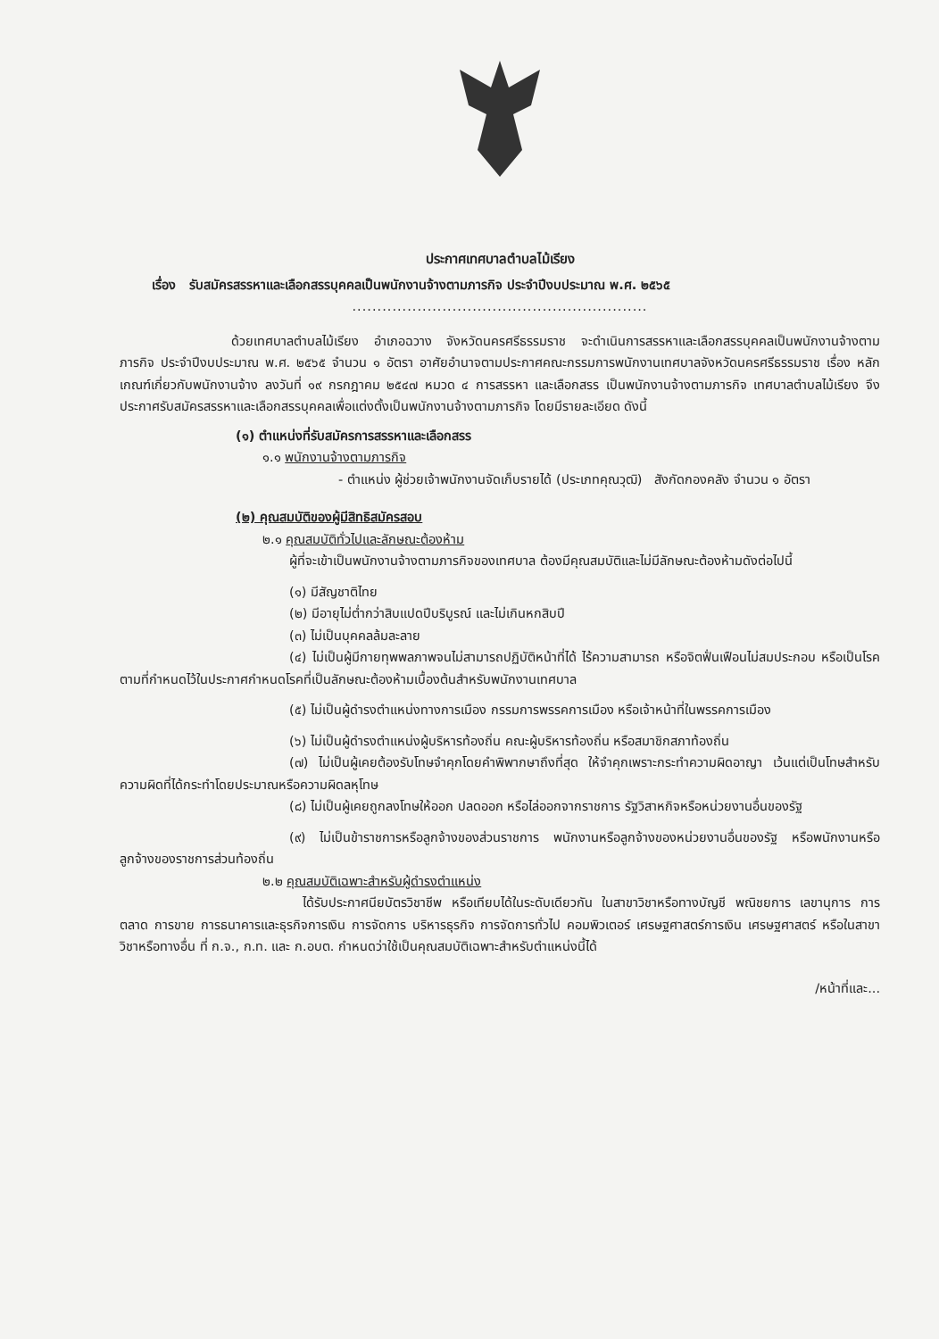ประกาศเทศบาลตำบลไม้เรียง
เรื่อง รับสมัครสรรหาและเลือกสรรบุคคลเป็นพนักงานจ้างตามภารกิจ ประจำปีงบประมาณ พ.ศ. ๒๕๖๕
...........................................................
ด้วยเทศบาลตำบลไม้เรียง อำเภอฉวาง จังหวัดนครศรีธรรมราช จะดำเนินการสรรหาและเลือกสรรบุคคลเป็นพนักงานจ้างตามภารกิจ ประจำปีงบประมาณ พ.ศ. ๒๕๖๕ จำนวน ๑ อัตรา อาศัยอำนาจตามประกาศคณะกรรมการพนักงานเทศบาลจังหวัดนครศรีธรรมราช เรื่อง หลักเกณฑ์เกี่ยวกับพนักงานจ้าง ลงวันที่ ๑๙ กรกฎาคม ๒๕๔๗ หมวด ๔ การสรรหา และเลือกสรร เป็นพนักงานจ้างตามภารกิจ เทศบาลตำบลไม้เรียง จึงประกาศรับสมัครสรรหาและเลือกสรรบุคคลเพื่อแต่งตั้งเป็นพนักงานจ้างตามภารกิจ โดยมีรายละเอียด ดังนี้
(๑) ตำแหน่งที่รับสมัครการสรรหาและเลือกสรร
๑.๑ พนักงานจ้างตามภารกิจ
- ตำแหน่ง ผู้ช่วยเจ้าพนักงานจัดเก็บรายได้ (ประเภทคุณวุฒิ) สังกัดกองคลัง จำนวน ๑ อัตรา
(๒) คุณสมบัติของผู้มีสิทธิสมัครสอบ
๒.๑ คุณสมบัติทั่วไปและลักษณะต้องห้าม
ผู้ที่จะเข้าเป็นพนักงานจ้างตามภารกิจของเทศบาล ต้องมีคุณสมบัติและไม่มีลักษณะต้องห้ามดังต่อไปนี้
(๑) มีสัญชาติไทย
(๒) มีอายุไม่ต่ำกว่าสิบแปดปีบริบูรณ์ และไม่เกินหกสิบปี
(๓) ไม่เป็นบุคคลล้มละลาย
(๔) ไม่เป็นผู้มีกายทุพพลภาพจนไม่สามารถปฏิบัติหน้าที่ได้ ไร้ความสามารถ หรือจิตฟั่นเฟือนไม่สมประกอบ หรือเป็นโรคตามที่กำหนดไว้ในประกาศกำหนดโรคที่เป็นลักษณะต้องห้ามเบื้องต้นสำหรับพนักงานเทศบาล
(๕) ไม่เป็นผู้ดำรงตำแหน่งทางการเมือง กรรมการพรรคการเมือง หรือเจ้าหน้าที่ในพรรคการเมือง
(๖) ไม่เป็นผู้ดำรงตำแหน่งผู้บริหารท้องถิ่น คณะผู้บริหารท้องถิ่น หรือสมาชิกสภาท้องถิ่น
(๗) ไม่เป็นผู้เคยต้องรับโทษจำคุกโดยคำพิพากษาถึงที่สุด ให้จำคุกเพราะกระทำความผิดอาญา เว้นแต่เป็นโทษสำหรับความผิดที่ได้กระทำโดยประมาณหรือความผิดลหุโทษ
(๘) ไม่เป็นผู้เคยถูกลงโทษให้ออก ปลดออก หรือไล่ออกจากราชการ รัฐวิสาหกิจหรือหน่วยงานอื่นของรัฐ
(๙) ไม่เป็นข้าราชการหรือลูกจ้างของส่วนราชการ พนักงานหรือลูกจ้างของหน่วยงานอื่นของรัฐ หรือพนักงานหรือลูกจ้างของราชการส่วนท้องถิ่น
๒.๒ คุณสมบัติเฉพาะสำหรับผู้ดำรงตำแหน่ง
ได้รับประกาศนียบัตรวิชาชีพ หรือเทียบได้ในระดับเดียวกัน ในสาขาวิชาหรือทางบัญชี พณิชยการ เลขานุการ การตลาด การขาย การธนาคารและธุรกิจการเงิน การจัดการ บริหารธุรกิจ การจัดการทั่วไป คอมพิวเตอร์ เศรษฐศาสตร์การเงิน เศรษฐศาสตร์ หรือในสาขาวิชาหรือทางอื่น ที่ ก.จ., ก.ท. และ ก.อบต. กำหนดว่าใช้เป็นคุณสมบัติเฉพาะสำหรับตำแหน่งนี้ได้
/หน้าที่และ...